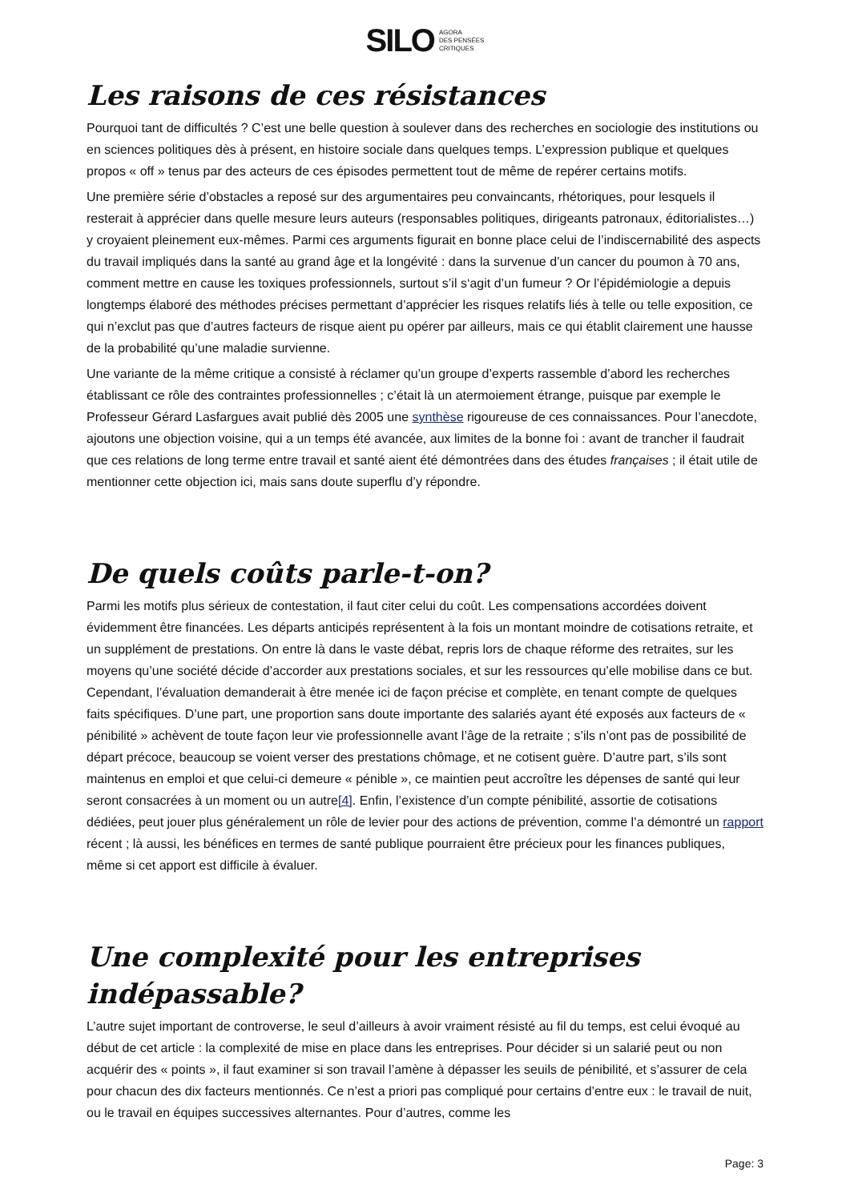SILO AGORA
DES PENSÉES
CRITIQUES
Les raisons de ces résistances
Pourquoi tant de difficultés ? C’est une belle question à soulever dans des recherches en sociologie des institutions ou en sciences politiques dès à présent, en histoire sociale dans quelques temps. L’expression publique et quelques propos « off » tenus par des acteurs de ces épisodes permettent tout de même de repérer certains motifs.
Une première série d’obstacles a reposé sur des argumentaires peu convaincants, rhétoriques, pour lesquels il resterait à apprécier dans quelle mesure leurs auteurs (responsables politiques, dirigeants patronaux, éditorialistes…) y croyaient pleinement eux-mêmes. Parmi ces arguments figurait en bonne place celui de l’indiscernabilité des aspects du travail impliqués dans la santé au grand âge et la longévité : dans la survenue d’un cancer du poumon à 70 ans, comment mettre en cause les toxiques professionnels, surtout s’il s‘agit d’un fumeur ? Or l’épidémiologie a depuis longtemps élaboré des méthodes précises permettant d’apprécier les risques relatifs liés à telle ou telle exposition, ce qui n’exclut pas que d’autres facteurs de risque aient pu opérer par ailleurs, mais ce qui établit clairement une hausse de la probabilité qu’une maladie survienne.
Une variante de la même critique a consisté à réclamer qu’un groupe d’experts rassemble d’abord les recherches établissant ce rôle des contraintes professionnelles ; c’était là un atermoiement étrange, puisque par exemple le Professeur Gérard Lasfargues avait publié dès 2005 une synthèse rigoureuse de ces connaissances. Pour l’anecdote, ajoutons une objection voisine, qui a un temps été avancée, aux limites de la bonne foi : avant de trancher il faudrait que ces relations de long terme entre travail et santé aient été démontrées dans des études françaises ; il était utile de mentionner cette objection ici, mais sans doute superflu d’y répondre.
De quels coûts parle-t-on?
Parmi les motifs plus sérieux de contestation, il faut citer celui du coût. Les compensations accordées doivent évidemment être financées. Les départs anticipés représentent à la fois un montant moindre de cotisations retraite, et un supplément de prestations. On entre là dans le vaste débat, repris lors de chaque réforme des retraites, sur les moyens qu’une société décide d’accorder aux prestations sociales, et sur les ressources qu’elle mobilise dans ce but. Cependant, l’évaluation demanderait à être menée ici de façon précise et complète, en tenant compte de quelques faits spécifiques. D’une part, une proportion sans doute importante des salariés ayant été exposés aux facteurs de « pénibilité » achèvent de toute façon leur vie professionnelle avant l’âge de la retraite ; s’ils n’ont pas de possibilité de départ précoce, beaucoup se voient verser des prestations chômage, et ne cotisent guère. D’autre part, s’ils sont maintenus en emploi et que celui-ci demeure « pénible », ce maintien peut accroître les dépenses de santé qui leur seront consacrées à un moment ou un autre[4]. Enfin, l’existence d’un compte pénibilité, assortie de cotisations dédiées, peut jouer plus généralement un rôle de levier pour des actions de prévention, comme l’a démontré un rapport récent ; là aussi, les bénéfices en termes de santé publique pourraient être précieux pour les finances publiques, même si cet apport est difficile à évaluer.
Une complexité pour les entreprises indépassable?
L’autre sujet important de controverse, le seul d’ailleurs à avoir vraiment résisté au fil du temps, est celui évoqué au début de cet article : la complexité de mise en place dans les entreprises. Pour décider si un salarié peut ou non acquérir des « points », il faut examiner si son travail l’amène à dépasser les seuils de pénibilité, et s’assurer de cela pour chacun des dix facteurs mentionnés. Ce n’est a priori pas compliqué pour certains d’entre eux : le travail de nuit, ou le travail en équipes successives alternantes. Pour d’autres, comme les
Page: 3